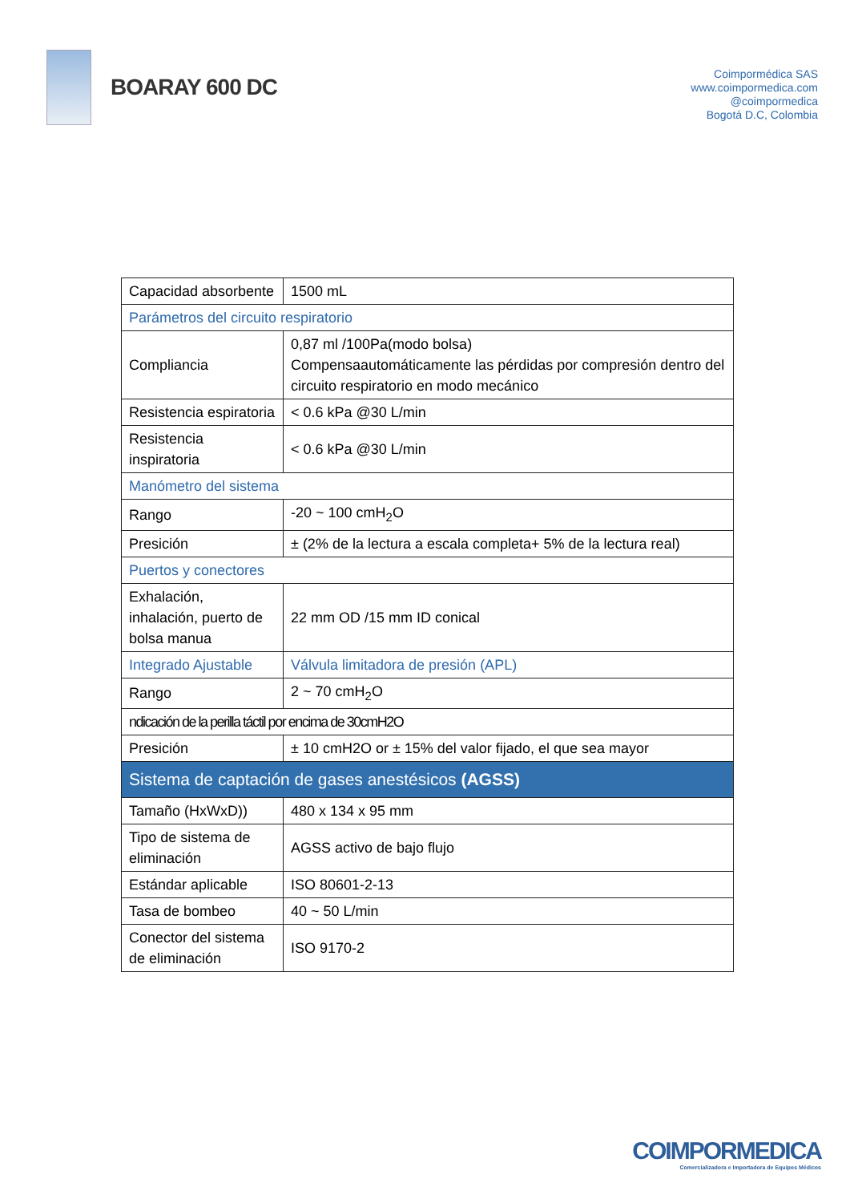BOARAY 600 DC
Coimpormédica SAS
www.coimpormedica.com
@coimpormedica
Bogotá D.C, Colombia
| Capacidad absorbente | 1500 mL |
| Parámetros del circuito respiratorio | |
| Compliancia | 0,87 ml /100Pa(modo bolsa) Compensaautomáticamente las pérdidas por compresión dentro del circuito respiratorio en modo mecánico |
| Resistencia espiratoria | < 0.6 kPa @30 L/min |
| Resistencia inspiratoria | < 0.6 kPa @30 L/min |
| Manómetro del sistema | |
| Rango | -20 ~ 100 cmH<sub>2</sub>O |
| Presición | ± (2% de la lectura a escala completa+ 5% de la lectura real) |
| Puertos y conectores | |
| Exhalación, inhalación, puerto de bolsa manua | 22 mm OD /15 mm ID conical |
| Integrado Ajustable | Válvula limitadora de presión (APL) |
| Rango | 2 ~ 70 cmH<sub>2</sub>O |
| ndicación de la perilla táctil por encima de 30cmH2O | |
| Presición | ± 10 cmH2O or ± 15% del valor fijado, el que sea mayor |
| Sistema de captación de gases anestésicos (AGSS) | |
| Tamaño (HxWxD)) | 480 x 134 x 95 mm |
| Tipo de sistema de eliminación | AGSS activo de bajo flujo |
| Estándar aplicable | ISO 80601-2-13 |
| Tasa de bombeo | 40 ~ 50 L/min |
| Conector del sistema de eliminación | ISO 9170-2 |
COIMPORMEDICA
Comercializadora e Importadora de Equipos Médicos